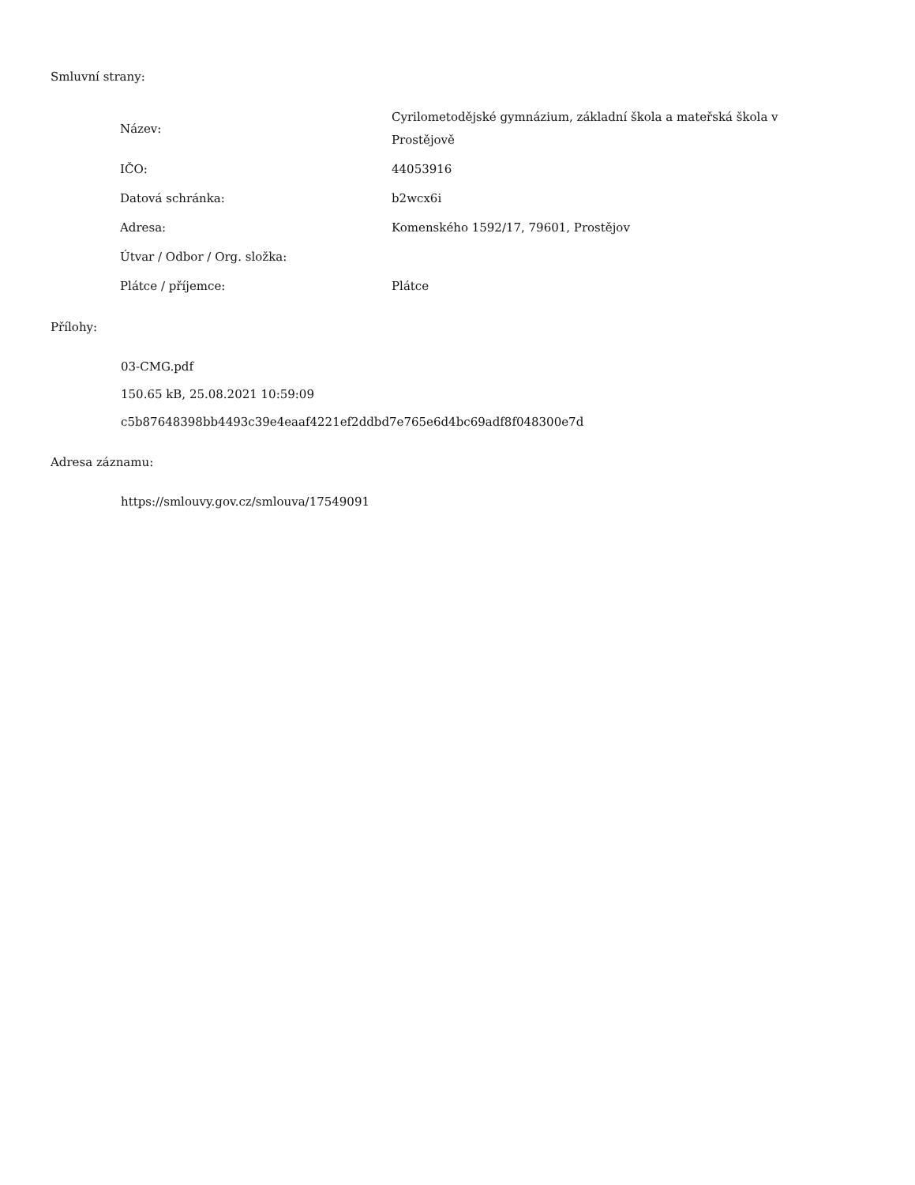Smluvní strany:
| Název: | Cyrilometodějské gymnázium, základní škola a mateřská škola v Prostějově |
| IČO: | 44053916 |
| Datová schránka: | b2wcx6i |
| Adresa: | Komenského 1592/17, 79601, Prostějov |
| Útvar / Odbor / Org. složka: | |
| Plátce / příjemce: | Plátce |
Přílohy:
03-CMG.pdf
150.65 kB, 25.08.2021 10:59:09
c5b87648398bb4493c39e4eaaf4221ef2ddbd7e765e6d4bc69adf8f048300e7d
Adresa záznamu:
https://smlouvy.gov.cz/smlouva/17549091